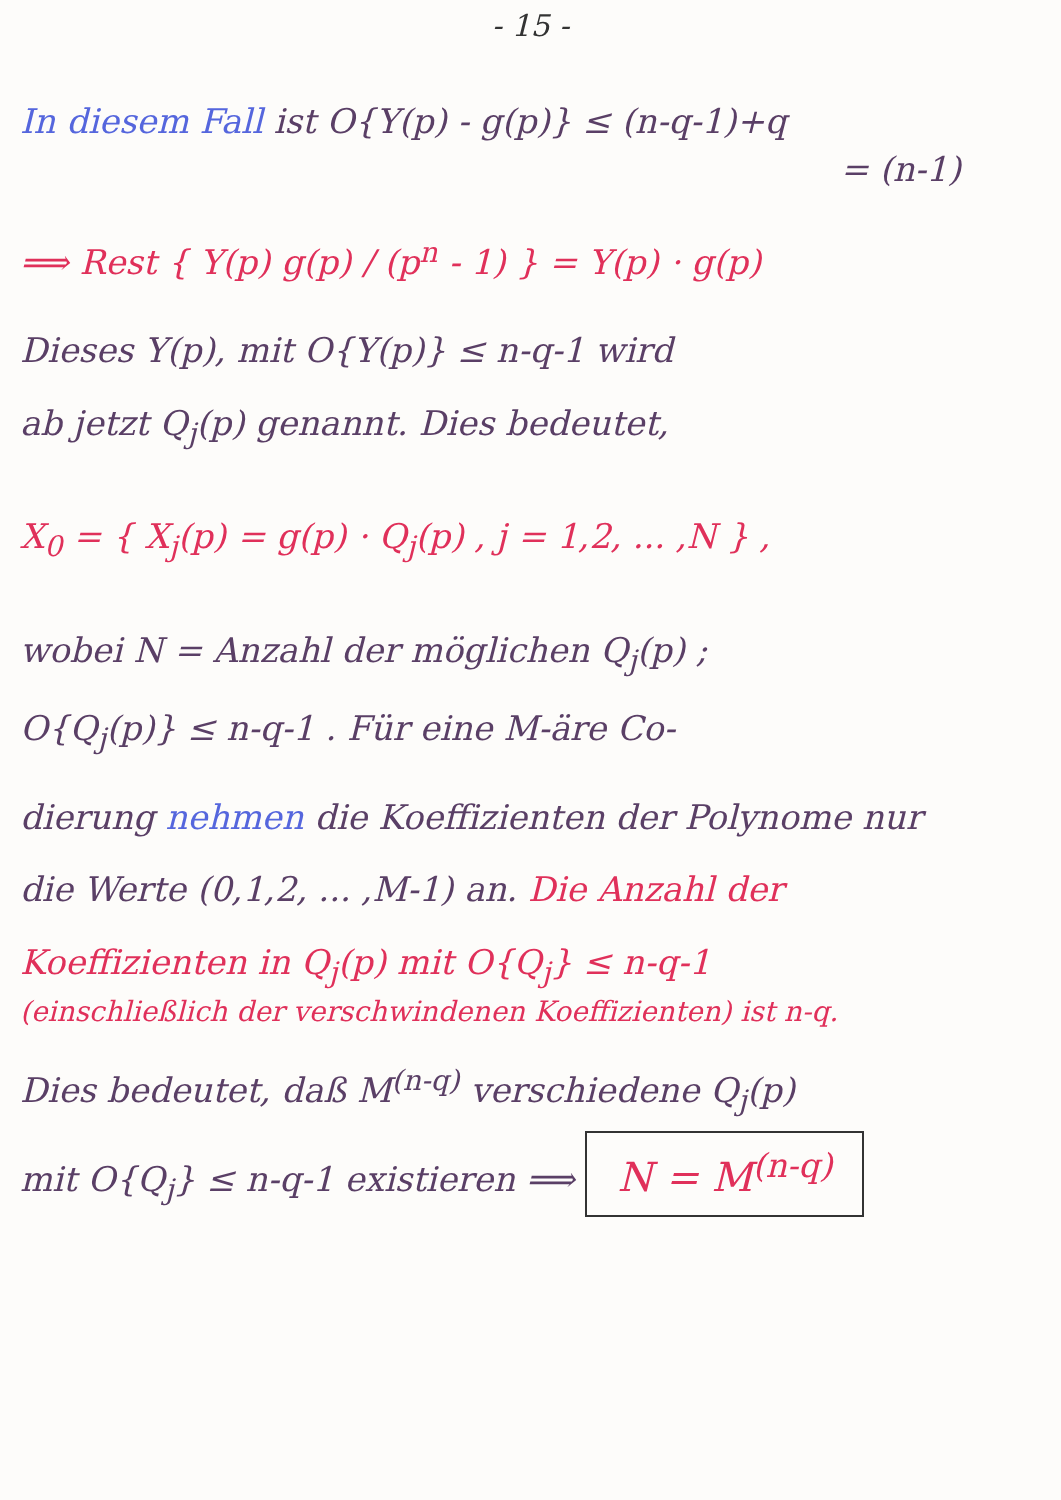- 15 -
In diesem Fall ist O{Y(p) - g(p)} ≤ (n-q-1)+q
= (n-1)
⟹ Rest { Y(p) g(p) / (p<sup>n</sup> - 1) } = Y(p) · g(p)
Dieses Y(p), mit O{Y(p)} ≤ n-q-1 wird
ab jetzt Q<sub>j</sub>(p) genannt. Dies bedeutet,
X<sub>0</sub> = { X<sub>j</sub>(p) = g(p) · Q<sub>j</sub>(p) , j = 1,2, ... ,N } ,
wobei N = Anzahl der möglichen Q<sub>j</sub>(p) ;
O{Q<sub>j</sub>(p)} ≤ n-q-1 . Für eine M-äre Co-
dierung nehmen die Koeffizienten der Polynome nur
die Werte (0,1,2, ... ,M-1) an. Die Anzahl der
Koeffizienten in Q<sub>j</sub>(p) mit O{Q<sub>j</sub>} ≤ n-q-1
(einschließlich der verschwindenen Koeffizienten) ist n-q.
Dies bedeutet, daß M<sup>(n-q)</sup> verschiedene Q<sub>j</sub>(p)
mit O{Q<sub>j</sub>} ≤ n-q-1 existieren ⟹ N = M<sup>(n-q)</sup>